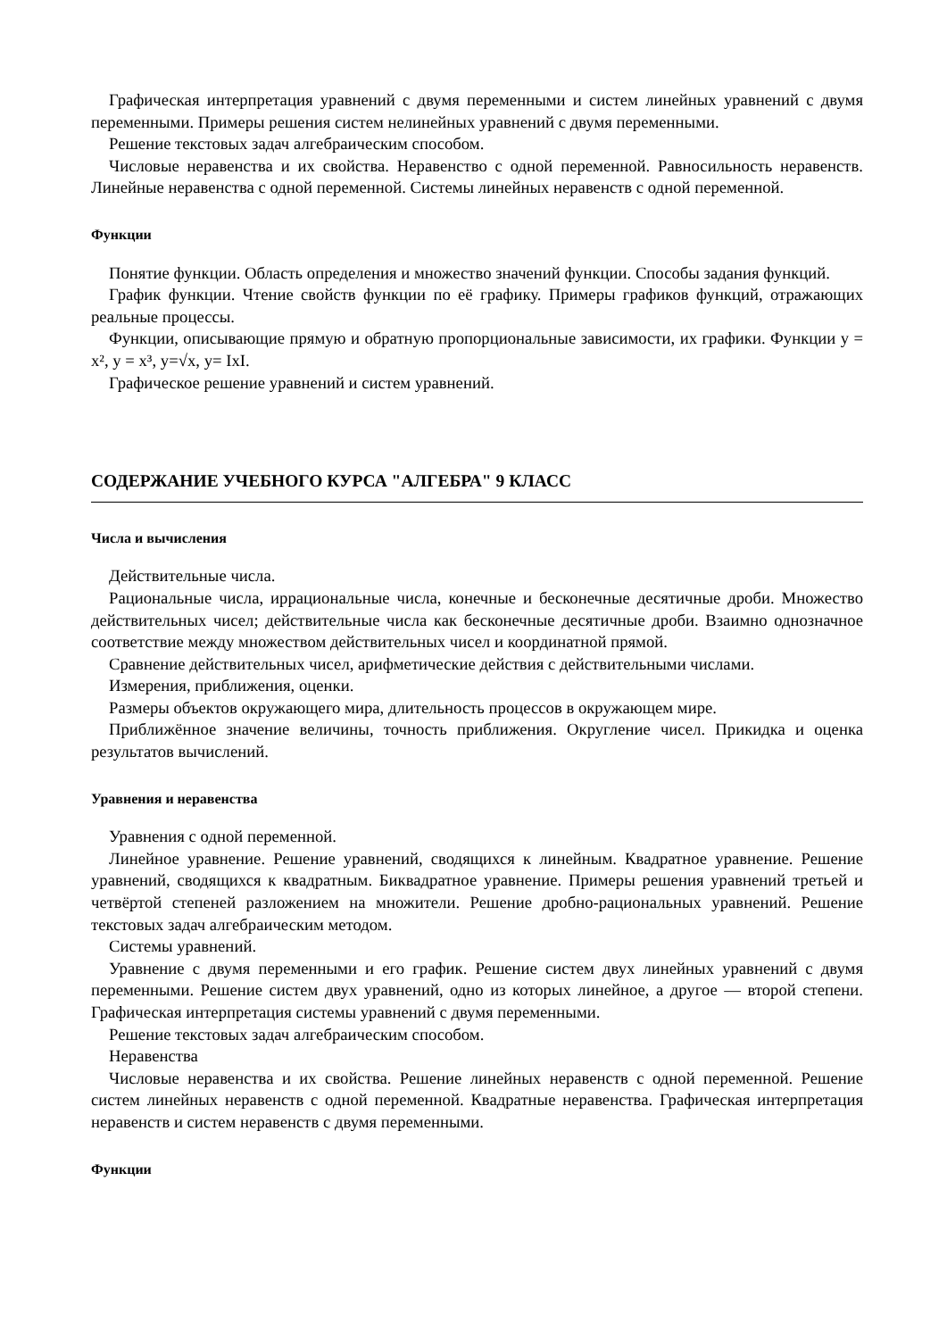Графическая интерпретация уравнений с двумя переменными и систем линейных уравнений с двумя переменными. Примеры решения систем нелинейных уравнений с двумя переменными.
Решение текстовых задач алгебраическим способом.
Числовые неравенства и их свойства. Неравенство с одной переменной. Равносильность неравенств. Линейные неравенства с одной переменной. Системы линейных неравенств с одной переменной.
Функции
Понятие функции. Область определения и множество значений функции. Способы задания функций.
График функции. Чтение свойств функции по её графику. Примеры графиков функций, отражающих реальные процессы.
Функции, описывающие прямую и обратную пропорциональные зависимости, их графики. Функции y = x², y = x³, y=√x, y= IxI.
Графическое решение уравнений и систем уравнений.
СОДЕРЖАНИЕ УЧЕБНОГО КУРСА "АЛГЕБРА" 9 КЛАСС
Числа и вычисления
Действительные числа.
Рациональные числа, иррациональные числа, конечные и бесконечные десятичные дроби. Множество действительных чисел; действительные числа как бесконечные десятичные дроби. Взаимно однозначное соответствие между множеством действительных чисел и координатной прямой.
Сравнение действительных чисел, арифметические действия с действительными числами.
Измерения, приближения, оценки.
Размеры объектов окружающего мира, длительность процессов в окружающем мире.
Приближённое значение величины, точность приближения. Округление чисел. Прикидка и оценка результатов вычислений.
Уравнения и неравенства
Уравнения с одной переменной.
Линейное уравнение. Решение уравнений, сводящихся к линейным. Квадратное уравнение. Решение уравнений, сводящихся к квадратным. Биквадратное уравнение. Примеры решения уравнений третьей и четвёртой степеней разложением на множители. Решение дробно-рациональных уравнений. Решение текстовых задач алгебраическим методом.
Системы уравнений.
Уравнение с двумя переменными и его график. Решение систем двух линейных уравнений с двумя переменными. Решение систем двух уравнений, одно из которых линейное, а другое — второй степени. Графическая интерпретация системы уравнений с двумя переменными.
Решение текстовых задач алгебраическим способом.
Неравенства
Числовые неравенства и их свойства. Решение линейных неравенств с одной переменной. Решение систем линейных неравенств с одной переменной. Квадратные неравенства. Графическая интерпретация неравенств и систем неравенств с двумя переменными.
Функции